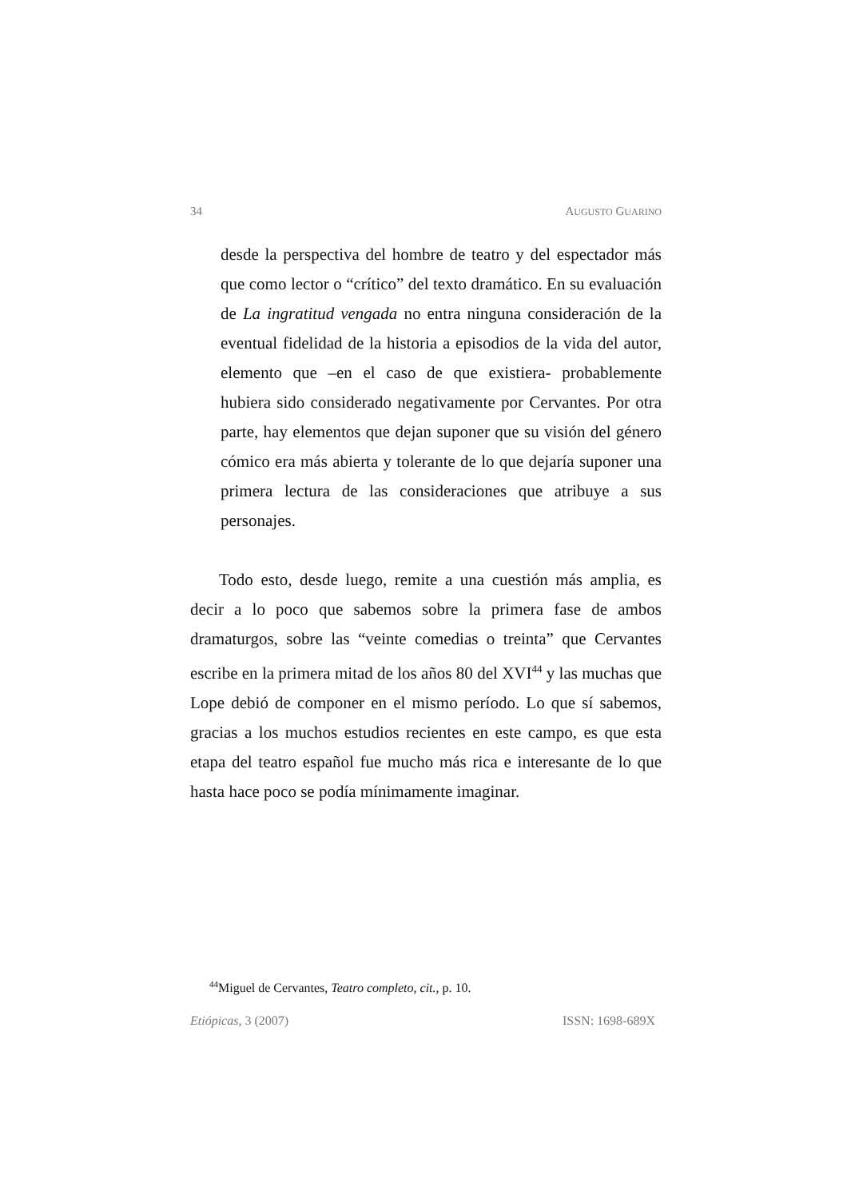34 AUGUSTO GUARINO
desde la perspectiva del hombre de teatro y del espectador más que como lector o “crítico” del texto dramático. En su evaluación de La ingratitud vengada no entra ninguna consideración de la eventual fidelidad de la historia a episodios de la vida del autor, elemento que –en el caso de que existiera- probablemente hubiera sido considerado negativamente por Cervantes. Por otra parte, hay elementos que dejan suponer que su visión del género cómico era más abierta y tolerante de lo que dejaría suponer una primera lectura de las consideraciones que atribuye a sus personajes.
Todo esto, desde luego, remite a una cuestión más amplia, es decir a lo poco que sabemos sobre la primera fase de ambos dramaturgos, sobre las “veinte comedias o treinta” que Cervantes escribe en la primera mitad de los años 80 del XVI<sup>44</sup> y las muchas que Lope debió de componer en el mismo período. Lo que sí sabemos, gracias a los muchos estudios recientes en este campo, es que esta etapa del teatro español fue mucho más rica e interesante de lo que hasta hace poco se podía mínimamente imaginar.
<sup>44</sup> Miguel de Cervantes, Teatro completo, cit., p. 10.
Etiópicas, 3 (2007) ISSN: 1698-689X